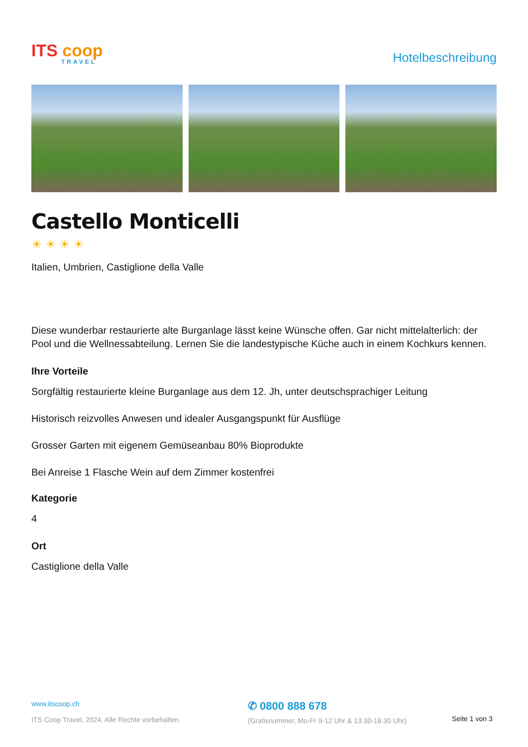ITS coop
TRAVEL
Hotelbeschreibung
Castello Monticelli
☀☀☀☀
Italien, Umbrien, Castiglione della Valle
Diese wunderbar restaurierte alte Burganlage lässt keine Wünsche offen. Gar nicht mittelalterlich: der Pool und die Wellnessabteilung. Lernen Sie die landestypische Küche auch in einem Kochkurs kennen.
Ihre Vorteile
Sorgfältig restaurierte kleine Burganlage aus dem 12. Jh, unter deutschsprachiger Leitung
Historisch reizvolles Anwesen und idealer Ausgangspunkt für Ausflüge
Grosser Garten mit eigenem Gemüseanbau 80% Bioprodukte
Bei Anreise 1 Flasche Wein auf dem Zimmer kostenfrei
Kategorie
4
Ort
Castiglione della Valle
www.itscoop.ch
ITS Coop Travel, 2024. Alle Rechte vorbehalten.
✆ 0800 888 678
(Gratisnummer, Mo-Fr 9-12 Uhr & 13.30-18.30 Uhr)
Seite 1 von 3